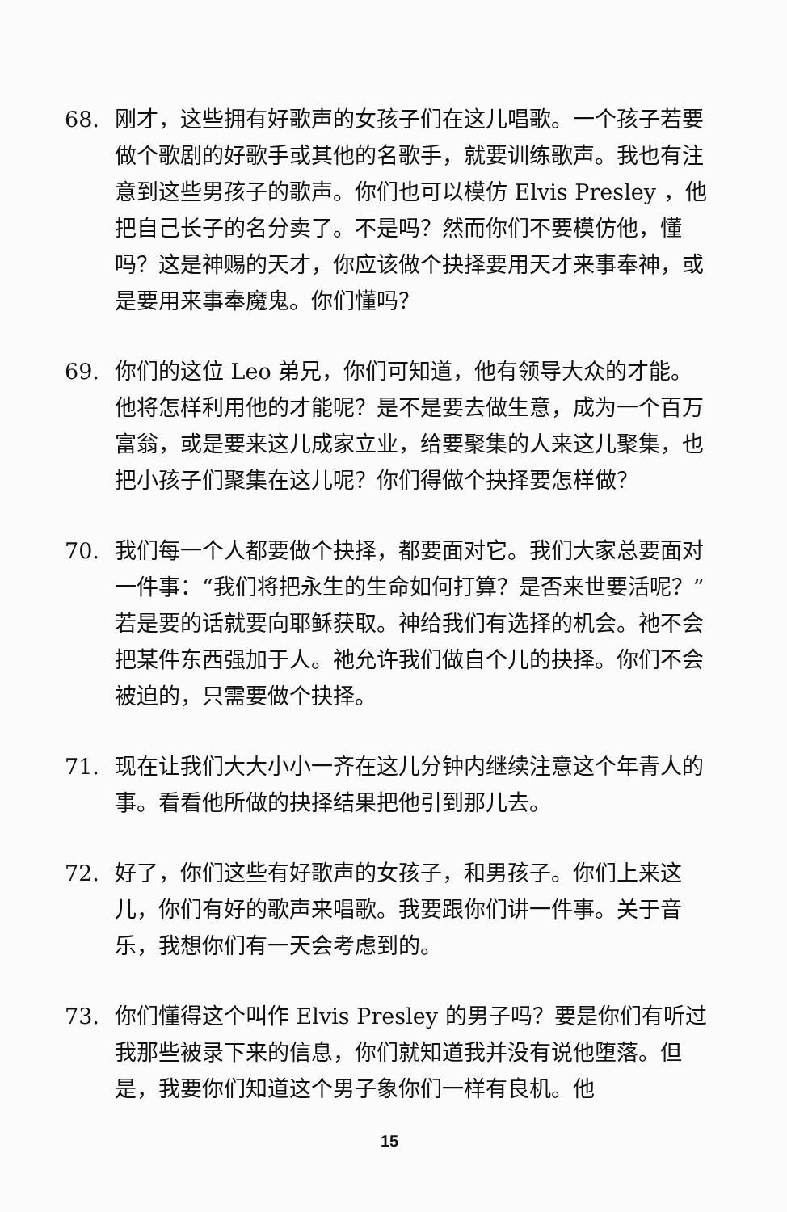68. 刚才，这些拥有好歌声的女孩子们在这儿唱歌。一个孩子若要做个歌剧的好歌手或其他的名歌手，就要训练歌声。我也有注意到这些男孩子的歌声。你们也可以模仿 Elvis Presley ，他把自己长子的名分卖了。不是吗？然而你们不要模仿他，懂吗？这是神赐的天才，你应该做个抉择要用天才来事奉神，或是要用来事奉魔鬼。你们懂吗？
69. 你们的这位 Leo 弟兄，你们可知道，他有领导大众的才能。他将怎样利用他的才能呢？是不是要去做生意，成为一个百万富翁，或是要来这儿成家立业，给要聚集的人来这儿聚集，也把小孩子们聚集在这儿呢？你们得做个抉择要怎样做？
70. 我们每一个人都要做个抉择，都要面对它。我们大家总要面对一件事：“我们将把永生的生命如何打算？是否来世要活呢？”若是要的话就要向耶稣获取。神给我们有选择的机会。祂不会把某件东西强加于人。祂允许我们做自个儿的抉择。你们不会被迫的，只需要做个抉择。
71. 现在让我们大大小小一齐在这儿分钟内继续注意这个年青人的事。看看他所做的抉择结果把他引到那儿去。
72. 好了，你们这些有好歌声的女孩子，和男孩子。你们上来这儿，你们有好的歌声来唱歌。我要跟你们讲一件事。关于音乐，我想你们有一天会考虑到的。
73. 你们懂得这个叫作 Elvis Presley 的男子吗？要是你们有听过我那些被录下来的信息，你们就知道我并没有说他堕落。但是，我要你们知道这个男子象你们一样有良机。他
15